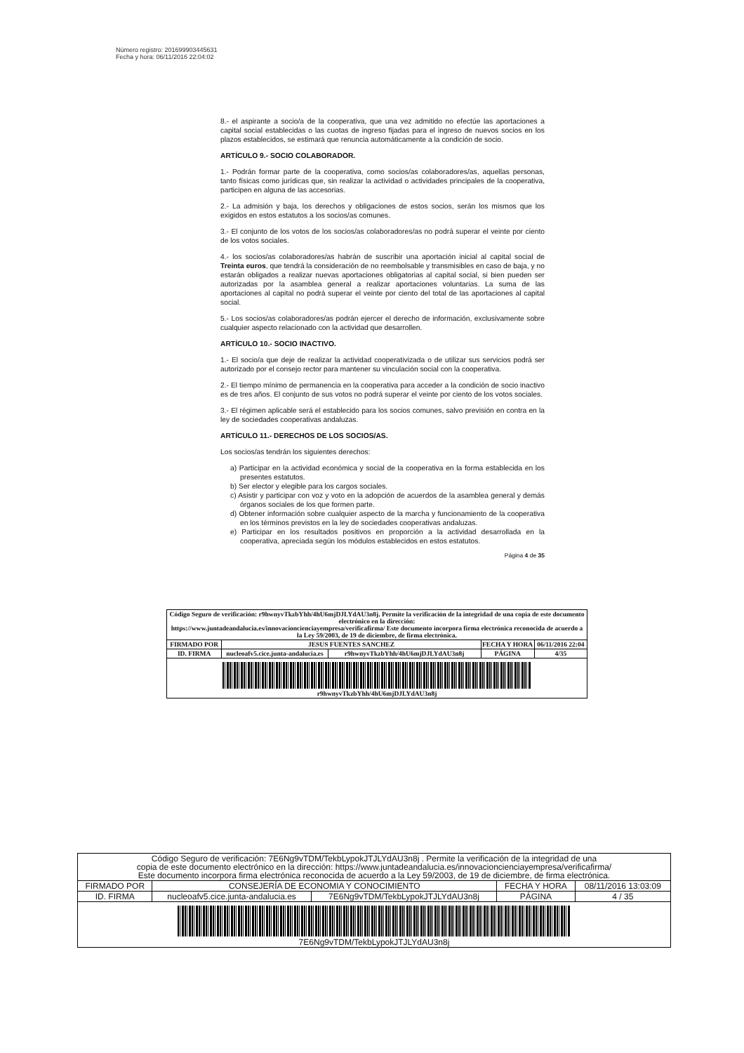Número registro: 201699903445631
Fecha y hora: 06/11/2016 22:04:02
8.- el aspirante a socio/a de la cooperativa, que una vez admitido no efectúe las aportaciones a capital social establecidas o las cuotas de ingreso fijadas para el ingreso de nuevos socios en los plazos establecidos, se estimará que renuncia automáticamente a la condición de socio.
ARTÍCULO 9.- SOCIO COLABORADOR.
1.- Podrán formar parte de la cooperativa, como socios/as colaboradores/as, aquellas personas, tanto físicas como jurídicas que, sin realizar la actividad o actividades principales de la cooperativa, participen en alguna de las accesorias.
2.- La admisión y baja, los derechos y obligaciones de estos socios, serán los mismos que los exigidos en estos estatutos a los socios/as comunes.
3.- El conjunto de los votos de los socios/as colaboradores/as no podrá superar el veinte por ciento de los votos sociales.
4.- los socios/as colaboradores/as habrán de suscribir una aportación inicial al capital social de Treinta euros, que tendrá la consideración de no reembolsable y transmisibles en caso de baja, y no estarán obligados a realizar nuevas aportaciones obligatorias al capital social, si bien pueden ser autorizadas por la asamblea general a realizar aportaciones voluntarias. La suma de las aportaciones al capital no podrá superar el veinte por ciento del total de las aportaciones al capital social.
5.- Los socios/as colaboradores/as podrán ejercer el derecho de información, exclusivamente sobre cualquier aspecto relacionado con la actividad que desarrollen.
ARTÍCULO 10.- SOCIO INACTIVO.
1.- El socio/a que deje de realizar la actividad cooperativizada o de utilizar sus servicios podrá ser autorizado por el consejo rector para mantener su vinculación social con la cooperativa.
2.- El tiempo mínimo de permanencia en la cooperativa para acceder a la condición de socio inactivo es de tres años. El conjunto de sus votos no podrá superar el veinte por ciento de los votos sociales.
3.- El régimen aplicable será el establecido para los socios comunes, salvo previsión en contra en la ley de sociedades cooperativas andaluzas.
ARTÍCULO 11.- DERECHOS DE LOS SOCIOS/AS.
Los socios/as tendrán los siguientes derechos:
a) Participar en la actividad económica y social de la cooperativa en la forma establecida en los presentes estatutos.
b) Ser elector y elegible para los cargos sociales.
c) Asistir y participar con voz y voto en la adopción de acuerdos de la asamblea general y demás órganos sociales de los que formen parte.
d) Obtener información sobre cualquier aspecto de la marcha y funcionamiento de la cooperativa en los términos previstos en la ley de sociedades cooperativas andaluzas.
e) Participar en los resultados positivos en proporción a la actividad desarrollada en la cooperativa, apreciada según los módulos establecidos en estos estatutos.
Página 4 de 35
| Código Seguro de verificación: r9hwnyvTkzbYhh/4hU6mjDJLYdAU3n8j. Permite la verificación de la integridad de una copia de este documento electrónico en la dirección: https://www.juntadeandalucia.es/innovacioncienciayempresa/verificafirma/ Este documento incorpora firma electrónica reconocida de acuerdo a la Ley 59/2003, de 19 de diciembre, de firma electrónica. | | | | |
| FIRMADO POR | JESUS FUENTES SANCHEZ | | FECHA Y HORA | 06/11/2016 22:04 |
| ID. FIRMA | nucleoafv5.cice.junta-andalucia.es | r9hwnyvTkzbYhh/4hU6mjDJLYdAU3n8j | PÁGINA | 4/35 |
| r9hwnyvTkzbYhh/4hU6mjDJLYdAU3n8j | | | | |
| Código Seguro de verificación: 7E6Ng9vTDM/TekbLypokJTJLYdAU3n8j . Permite la verificación de la integridad de una copia de este documento electrónico en la dirección: https://www.juntadeandalucia.es/innovacioncienciayempresa/verificafirma/ Este documento incorpora firma electrónica reconocida de acuerdo a la Ley 59/2003, de 19 de diciembre, de firma electrónica. | | | | |
| FIRMADO POR | CONSEJERÍA DE ECONOMIA Y CONOCIMIENTO | | FECHA Y HORA | 08/11/2016 13:03:09 |
| ID. FIRMA | nucleoafv5.cice.junta-andalucia.es | 7E6Ng9vTDM/TekbLypokJTJLYdAU3n8j | PÁGINA | 4 / 35 |
| 7E6Ng9vTDM/TekbLypokJTJLYdAU3n8j | | | | |